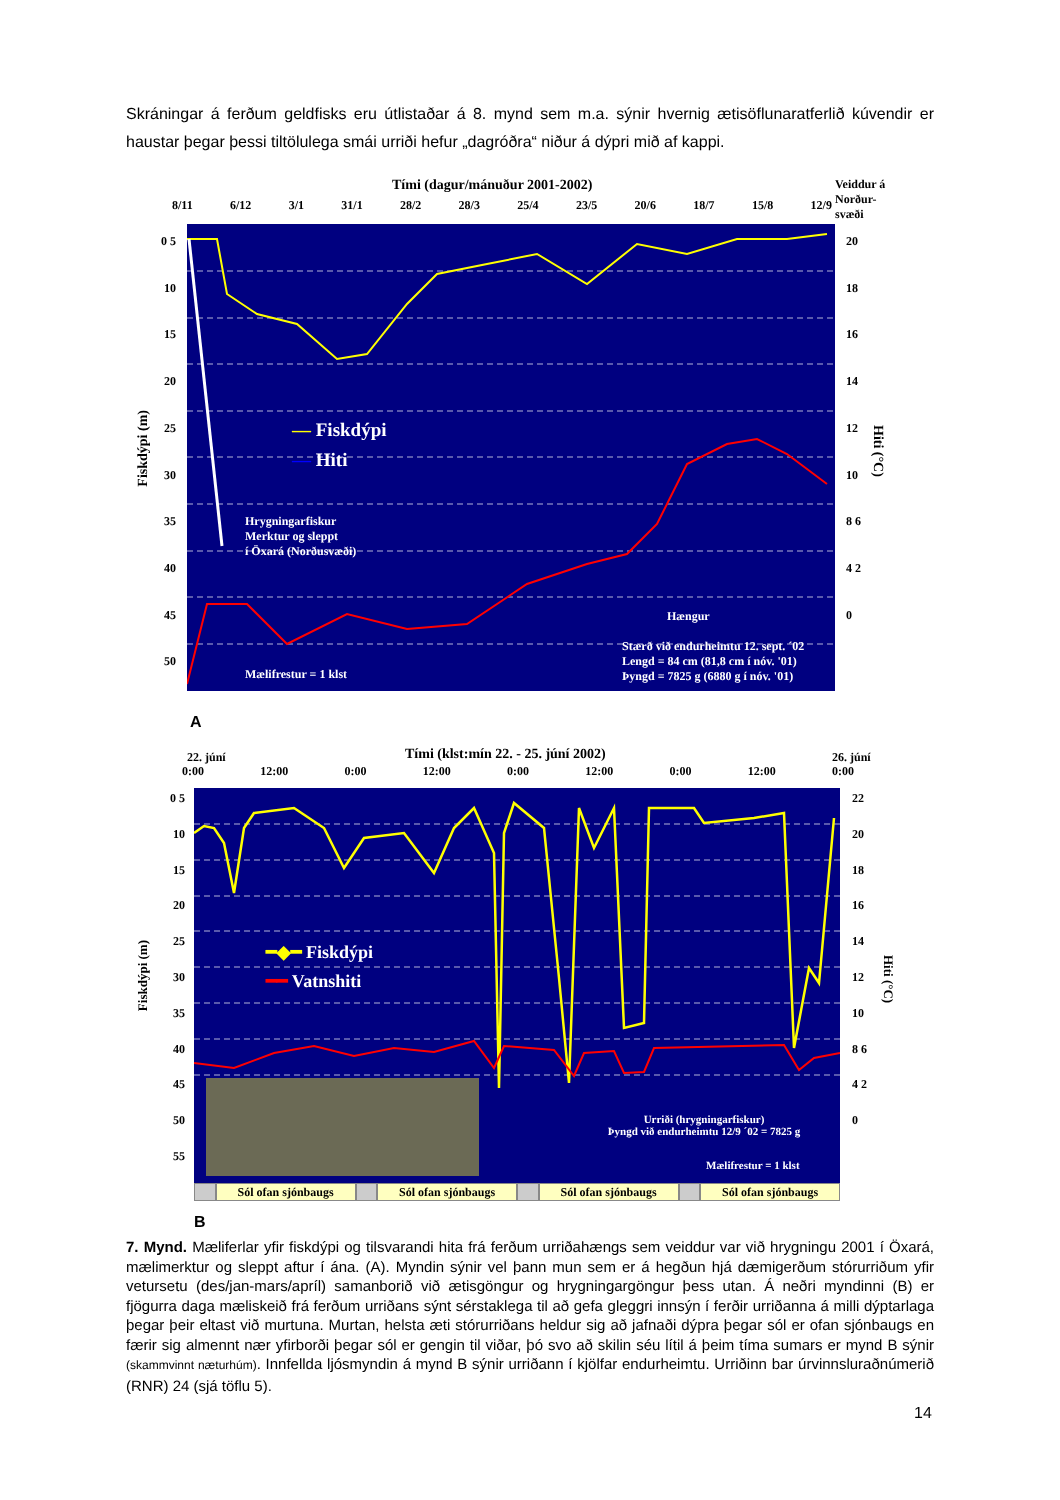Skráningar á ferðum geldfisks eru útlistaðar á 8. mynd sem m.a. sýnir hvernig ætisöflunaratferlið kúvendir er haustar þegar þessi tiltölulega smái urriði hefur „dagróðra“ niður á dýpri mið af kappi.
Tími (dagur/mánuður 2001-2002)
Veiddur á
Norður-
svæði
8/11 6/12 3/1 31/1 28/2 28/3 25/4 23/5 20/6 18/7 15/8 12/9
— Fiskdýpi
— Hiti
Hrygningarfiskur
Merktur og sleppt
í Öxará (Norðusvæði)
Hængur
Stærð við endurheimtu 12. sept. ´02
Lengd = 84 cm (81,8 cm í nóv. '01)
Þyngd = 7825 g (6880 g í nóv. '01)
Mælifrestur = 1 klst
0 5 10 15 20 25 30 35 40 45 50
20 18 16 14 12 10 8 6 4 2 0
Fiskdýpi (m)
Hiti (°C)
A
Tími (klst:mín 22. - 25. júní 2002)
22. júní 26. júní
0:00 12:00 0:00 12:00 0:00 12:00 0:00 12:00 0:00
━◆━ Fiskdýpi
━━ Vatnshiti
Urriði (hrygningarfiskur)
Þyngd við endurheimtu 12/9 ´02 = 7825 g
Mælifrestur = 1 klst
0 5 10 15 20 25 30 35 40 45 50 55
22 20 18 16 14 12 10 8 6 4 2 0
Fiskdýpi (m)
Hiti (°C)
Sól ofan sjónbaugs Sól ofan sjónbaugs Sól ofan sjónbaugs Sól ofan sjónbaugs
B
7. Mynd. Mæliferlar yfir fiskdýpi og tilsvarandi hita frá ferðum urriðahængs sem veiddur var við hrygningu 2001 í Öxará, mælimerktur og sleppt aftur í ána. (A). Myndin sýnir vel þann mun sem er á hegðun hjá dæmigerðum stórurriðum yfir vetursetu (des/jan-mars/apríl) samanborið við ætisgöngur og hrygningargöngur þess utan. Á neðri myndinni (B) er fjögurra daga mæliskeið frá ferðum urriðans sýnt sérstaklega til að gefa gleggri innsýn í ferðir urriðanna á milli dýptarlaga þegar þeir eltast við murtuna. Murtan, helsta æti stórurriðans heldur sig að jafnaði dýpra þegar sól er ofan sjónbaugs en færir sig almennt nær yfirborði þegar sól er gengin til viðar, þó svo að skilin séu lítil á þeim tíma sumars er mynd B sýnir (skammvinnt næturhúm). Innfellda ljósmyndin á mynd B sýnir urriðann í kjölfar endurheimtu. Urriðinn bar úrvinnsluraðnúmerið (RNR) 24 (sjá töflu 5).
14